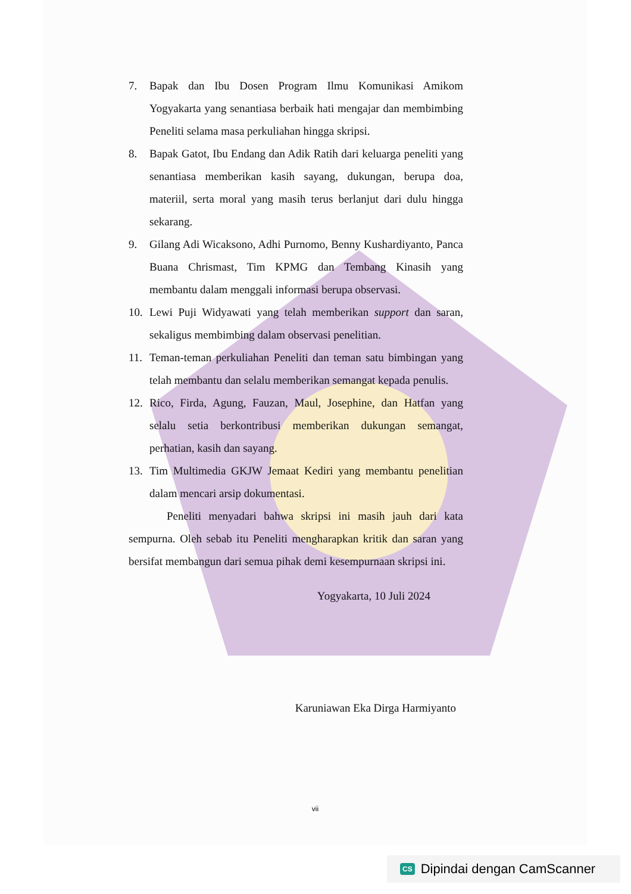7. Bapak dan Ibu Dosen Program Ilmu Komunikasi Amikom Yogyakarta yang senantiasa berbaik hati mengajar dan membimbing Peneliti selama masa perkuliahan hingga skripsi.
8. Bapak Gatot, Ibu Endang dan Adik Ratih dari keluarga peneliti yang senantiasa memberikan kasih sayang, dukungan, berupa doa, materiil, serta moral yang masih terus berlanjut dari dulu hingga sekarang.
9. Gilang Adi Wicaksono, Adhi Purnomo, Benny Kushardiyanto, Panca Buana Chrismast, Tim KPMG dan Tembang Kinasih yang membantu dalam menggali informasi berupa observasi.
10. Lewi Puji Widyawati yang telah memberikan support dan saran, sekaligus membimbing dalam observasi penelitian.
11. Teman-teman perkuliahan Peneliti dan teman satu bimbingan yang telah membantu dan selalu memberikan semangat kepada penulis.
12. Rico, Firda, Agung, Fauzan, Maul, Josephine, dan Hatfan yang selalu setia berkontribusi memberikan dukungan semangat, perhatian, kasih dan sayang.
13. Tim Multimedia GKJW Jemaat Kediri yang membantu penelitian dalam mencari arsip dokumentasi.
Peneliti menyadari bahwa skripsi ini masih jauh dari kata sempurna. Oleh sebab itu Peneliti mengharapkan kritik dan saran yang bersifat membangun dari semua pihak demi kesempurnaan skripsi ini.
Yogyakarta, 10 Juli 2024
Karuniawan Eka Dirga Harmiyanto
vii
CS Dipindai dengan CamScanner